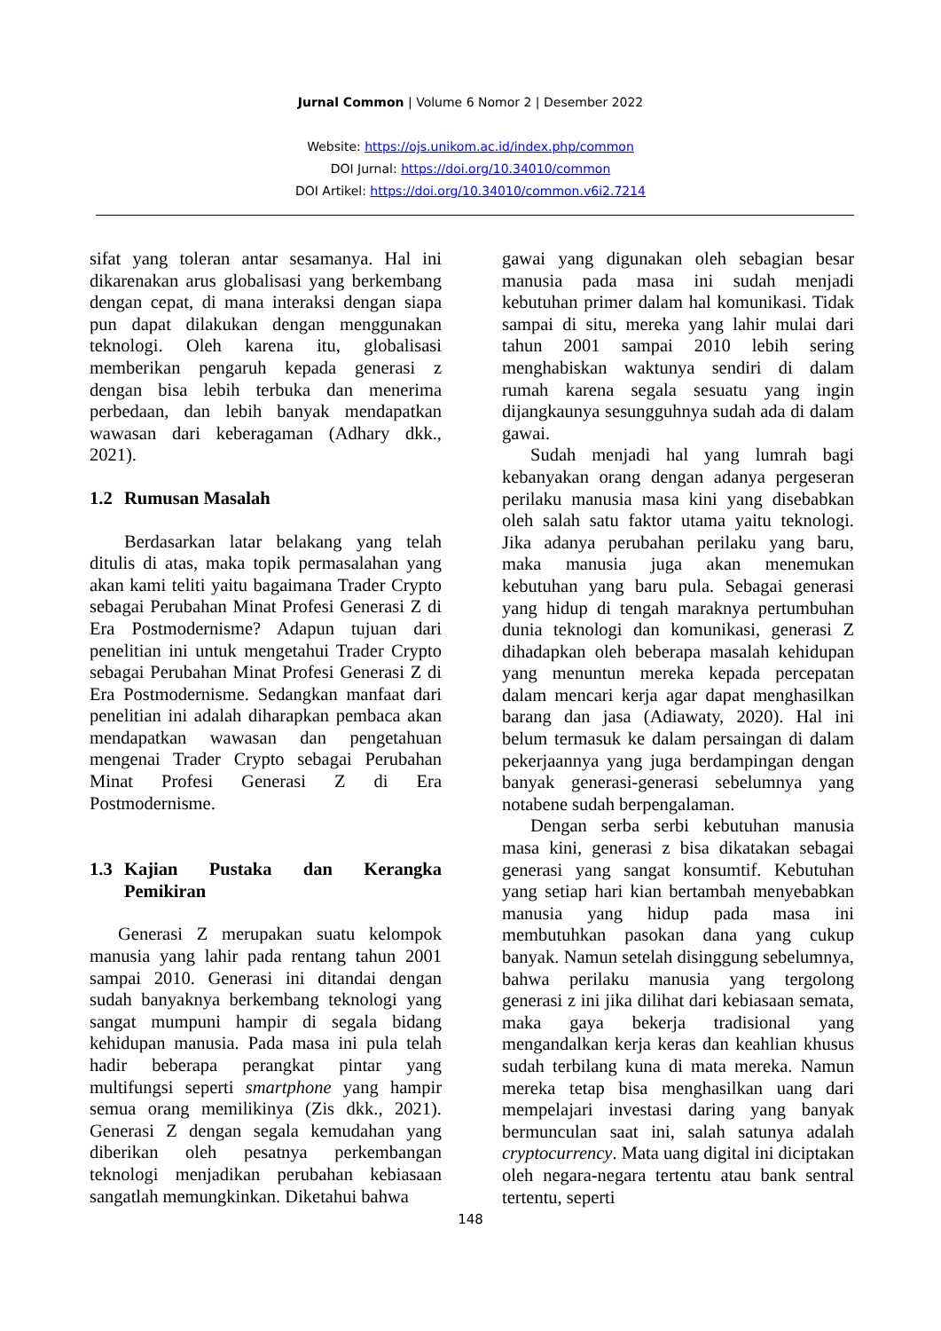Jurnal Common | Volume 6 Nomor 2 | Desember 2022
Website: https://ojs.unikom.ac.id/index.php/common
DOI Jurnal: https://doi.org/10.34010/common
DOI Artikel: https://doi.org/10.34010/common.v6i2.7214
sifat yang toleran antar sesamanya. Hal ini dikarenakan arus globalisasi yang berkembang dengan cepat, di mana interaksi dengan siapa pun dapat dilakukan dengan menggunakan teknologi. Oleh karena itu, globalisasi memberikan pengaruh kepada generasi z dengan bisa lebih terbuka dan menerima perbedaan, dan lebih banyak mendapatkan wawasan dari keberagaman (Adhary dkk., 2021).
1.2 Rumusan Masalah
Berdasarkan latar belakang yang telah ditulis di atas, maka topik permasalahan yang akan kami teliti yaitu bagaimana Trader Crypto sebagai Perubahan Minat Profesi Generasi Z di Era Postmodernisme? Adapun tujuan dari penelitian ini untuk mengetahui Trader Crypto sebagai Perubahan Minat Profesi Generasi Z di Era Postmodernisme. Sedangkan manfaat dari penelitian ini adalah diharapkan pembaca akan mendapatkan wawasan dan pengetahuan mengenai Trader Crypto sebagai Perubahan Minat Profesi Generasi Z di Era Postmodernisme.
1.3 Kajian Pustaka dan Kerangka Pemikiran
Generasi Z merupakan suatu kelompok manusia yang lahir pada rentang tahun 2001 sampai 2010. Generasi ini ditandai dengan sudah banyaknya berkembang teknologi yang sangat mumpuni hampir di segala bidang kehidupan manusia. Pada masa ini pula telah hadir beberapa perangkat pintar yang multifungsi seperti smartphone yang hampir semua orang memilikinya (Zis dkk., 2021). Generasi Z dengan segala kemudahan yang diberikan oleh pesatnya perkembangan teknologi menjadikan perubahan kebiasaan sangatlah memungkinkan. Diketahui bahwa
gawai yang digunakan oleh sebagian besar manusia pada masa ini sudah menjadi kebutuhan primer dalam hal komunikasi. Tidak sampai di situ, mereka yang lahir mulai dari tahun 2001 sampai 2010 lebih sering menghabiskan waktunya sendiri di dalam rumah karena segala sesuatu yang ingin dijangkaunya sesungguhnya sudah ada di dalam gawai.
Sudah menjadi hal yang lumrah bagi kebanyakan orang dengan adanya pergeseran perilaku manusia masa kini yang disebabkan oleh salah satu faktor utama yaitu teknologi. Jika adanya perubahan perilaku yang baru, maka manusia juga akan menemukan kebutuhan yang baru pula. Sebagai generasi yang hidup di tengah maraknya pertumbuhan dunia teknologi dan komunikasi, generasi Z dihadapkan oleh beberapa masalah kehidupan yang menuntun mereka kepada percepatan dalam mencari kerja agar dapat menghasilkan barang dan jasa (Adiawaty, 2020). Hal ini belum termasuk ke dalam persaingan di dalam pekerjaannya yang juga berdampingan dengan banyak generasi-generasi sebelumnya yang notabene sudah berpengalaman.
Dengan serba serbi kebutuhan manusia masa kini, generasi z bisa dikatakan sebagai generasi yang sangat konsumtif. Kebutuhan yang setiap hari kian bertambah menyebabkan manusia yang hidup pada masa ini membutuhkan pasokan dana yang cukup banyak. Namun setelah disinggung sebelumnya, bahwa perilaku manusia yang tergolong generasi z ini jika dilihat dari kebiasaan semata, maka gaya bekerja tradisional yang mengandalkan kerja keras dan keahlian khusus sudah terbilang kuna di mata mereka. Namun mereka tetap bisa menghasilkan uang dari mempelajari investasi daring yang banyak bermunculan saat ini, salah satunya adalah cryptocurrency. Mata uang digital ini diciptakan oleh negara-negara tertentu atau bank sentral tertentu, seperti
148